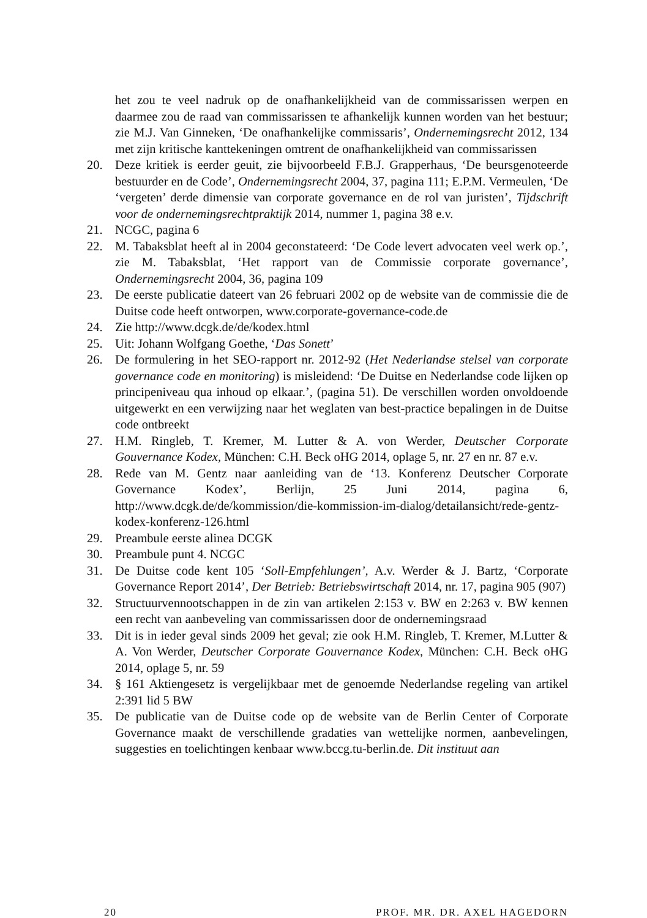het zou te veel nadruk op de onafhankelijkheid van de commissarissen werpen en daarmee zou de raad van commissarissen te afhankelijk kunnen worden van het bestuur; zie M.J. Van Ginneken, ‘De onafhankelijke commissaris’, Ondernemingsrecht 2012, 134 met zijn kritische kanttekeningen omtrent de onafhankelijkheid van commissarissen
20. Deze kritiek is eerder geuit, zie bijvoorbeeld F.B.J. Grapperhaus, ‘De beursgenoteerde bestuurder en de Code’, Ondernemingsrecht 2004, 37, pagina 111; E.P.M. Vermeulen, ‘De ‘vergeten’ derde dimensie van corporate governance en de rol van juristen’, Tijdschrift voor de ondernemingsrechtpraktijk 2014, nummer 1, pagina 38 e.v.
21. NCGC, pagina 6
22. M. Tabaksblat heeft al in 2004 geconstateerd: ‘De Code levert advocaten veel werk op.’, zie M. Tabaksblat, ‘Het rapport van de Commissie corporate governance’, Ondernemingsrecht 2004, 36, pagina 109
23. De eerste publicatie dateert van 26 februari 2002 op de website van de commissie die de Duitse code heeft ontworpen, www.corporate-governance-code.de
24. Zie http://www.dcgk.de/de/kodex.html
25. Uit: Johann Wolfgang Goethe, ‘Das Sonett’
26. De formulering in het SEO-rapport nr. 2012-92 (Het Nederlandse stelsel van corporate governance code en monitoring) is misleidend: ‘De Duitse en Nederlandse code lijken op principeniveau qua inhoud op elkaar.’, (pagina 51). De verschillen worden onvoldoende uitgewerkt en een verwijzing naar het weglaten van best-practice bepalingen in de Duitse code ontbreekt
27. H.M. Ringleb, T. Kremer, M. Lutter & A. von Werder, Deutscher Corporate Gouvernance Kodex, München: C.H. Beck oHG 2014, oplage 5, nr. 27 en nr. 87 e.v.
28. Rede van M. Gentz naar aanleiding van de ‘13. Konferenz Deutscher Corporate Governance Kodex’, Berlijn, 25 Juni 2014, pagina 6, http://www.dcgk.de/de/kommission/die-kommission-im-dialog/detailansicht/rede-gentz-kodex-konferenz-126.html
29. Preambule eerste alinea DCGK
30. Preambule punt 4. NCGC
31. De Duitse code kent 105 ‘Soll-Empfehlungen’, A.v. Werder & J. Bartz, ‘Corporate Governance Report 2014’, Der Betrieb: Betriebswirtschaft 2014, nr. 17, pagina 905 (907)
32. Structuurvennootschappen in de zin van artikelen 2:153 v. BW en 2:263 v. BW kennen een recht van aanbeveling van commissarissen door de ondernemingsraad
33. Dit is in ieder geval sinds 2009 het geval; zie ook H.M. Ringleb, T. Kremer, M.Lutter & A. Von Werder, Deutscher Corporate Gouvernance Kodex, München: C.H. Beck oHG 2014, oplage 5, nr. 59
34. § 161 Aktiengesetz is vergelijkbaar met de genoemde Nederlandse regeling van artikel 2:391 lid 5 BW
35. De publicatie van de Duitse code op de website van de Berlin Center of Corporate Governance maakt de verschillende gradaties van wettelijke normen, aanbevelingen, suggesties en toelichtingen kenbaar www.bccg.tu-berlin.de. Dit instituut aan
20 PROF. MR. DR. AXEL HAGEDORN